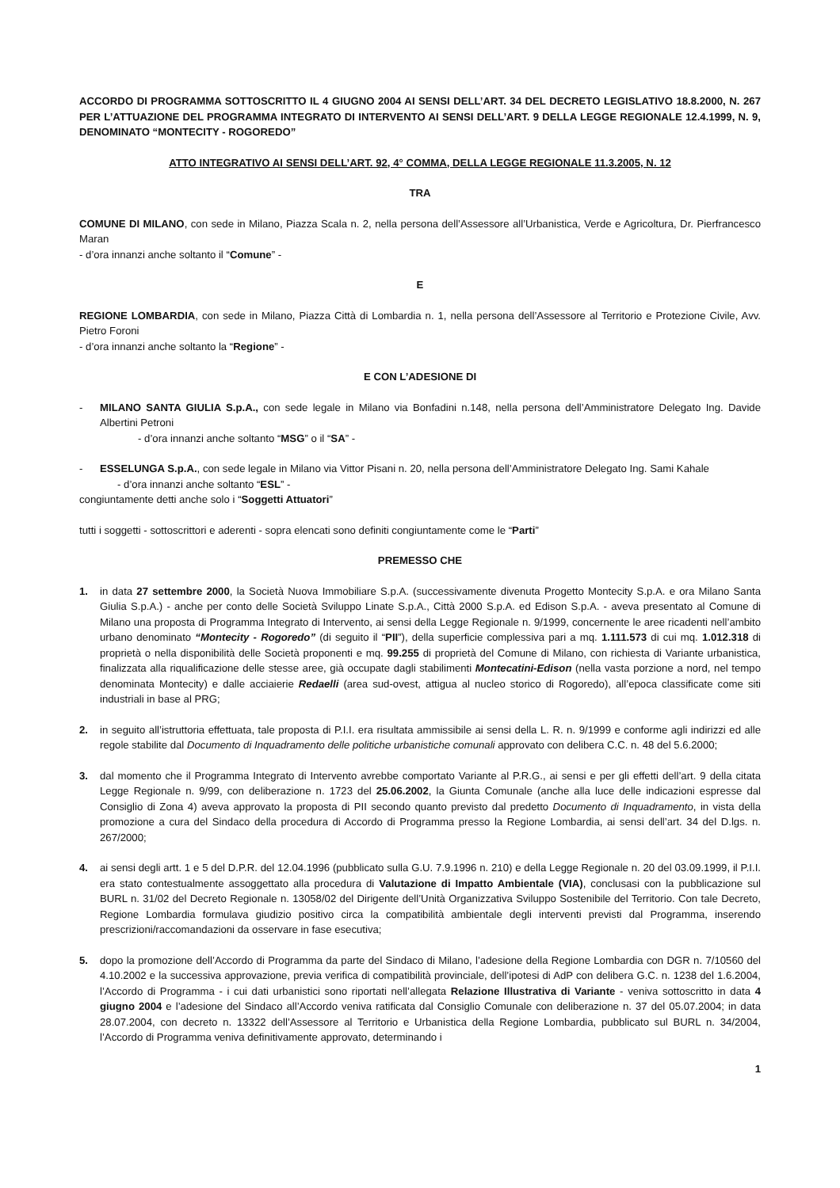ACCORDO DI PROGRAMMA SOTTOSCRITTO IL 4 GIUGNO 2004 AI SENSI DELL’ART. 34 DEL DECRETO LEGISLATIVO 18.8.2000, N. 267 PER L’ATTUAZIONE DEL PROGRAMMA INTEGRATO DI INTERVENTO AI SENSI DELL’ART. 9 DELLA LEGGE REGIONALE 12.4.1999, N. 9, DENOMINATO “MONTECITY - ROGOREDO”
ATTO INTEGRATIVO AI SENSI DELL’ART. 92, 4° COMMA, DELLA LEGGE REGIONALE 11.3.2005, N. 12
TRA
COMUNE DI MILANO, con sede in Milano, Piazza Scala n. 2, nella persona dell’Assessore all’Urbanistica, Verde e Agricoltura, Dr. Pierfrancesco Maran
- d’ora innanzi anche soltanto il “Comune” -
E
REGIONE LOMBARDIA, con sede in Milano, Piazza Città di Lombardia n. 1, nella persona dell’Assessore al Territorio e Protezione Civile, Avv. Pietro Foroni
- d’ora innanzi anche soltanto la “Regione” -
E CON L’ADESIONE DI
- MILANO SANTA GIULIA S.p.A., con sede legale in Milano via Bonfadini n.148, nella persona dell’Amministratore Delegato Ing. Davide Albertini Petroni
- d’ora innanzi anche soltanto “MSG” o il “SA” -
- ESSELUNGA S.p.A., con sede legale in Milano via Vittor Pisani n. 20, nella persona dell’Amministratore Delegato Ing. Sami Kahale
- d’ora innanzi anche soltanto “ESL” -
congiuntamente detti anche solo i “Soggetti Attuatori”
tutti i soggetti - sottoscrittori e aderenti - sopra elencati sono definiti congiuntamente come le “Parti”
PREMESSO CHE
1. in data 27 settembre 2000, la Società Nuova Immobiliare S.p.A. (successivamente divenuta Progetto Montecity S.p.A. e ora Milano Santa Giulia S.p.A.) - anche per conto delle Società Sviluppo Linate S.p.A., Città 2000 S.p.A. ed Edison S.p.A. - aveva presentato al Comune di Milano una proposta di Programma Integrato di Intervento, ai sensi della Legge Regionale n. 9/1999, concernente le aree ricadenti nell’ambito urbano denominato “Montecity - Rogoredo” (di seguito il “PII”), della superficie complessiva pari a mq. 1.111.573 di cui mq. 1.012.318 di proprietà o nella disponibilità delle Società proponenti e mq. 99.255 di proprietà del Comune di Milano, con richiesta di Variante urbanistica, finalizzata alla riqualificazione delle stesse aree, già occupate dagli stabilimenti Montecatini-Edison (nella vasta porzione a nord, nel tempo denominata Montecity) e dalle acciaierie Redaelli (area sud-ovest, attigua al nucleo storico di Rogoredo), all’epoca classificate come siti industriali in base al PRG;
2. in seguito all’istruttoria effettuata, tale proposta di P.I.I. era risultata ammissibile ai sensi della L. R. n. 9/1999 e conforme agli indirizzi ed alle regole stabilite dal Documento di Inquadramento delle politiche urbanistiche comunali approvato con delibera C.C. n. 48 del 5.6.2000;
3. dal momento che il Programma Integrato di Intervento avrebbe comportato Variante al P.R.G., ai sensi e per gli effetti dell’art. 9 della citata Legge Regionale n. 9/99, con deliberazione n. 1723 del 25.06.2002, la Giunta Comunale (anche alla luce delle indicazioni espresse dal Consiglio di Zona 4) aveva approvato la proposta di PII secondo quanto previsto dal predetto Documento di Inquadramento, in vista della promozione a cura del Sindaco della procedura di Accordo di Programma presso la Regione Lombardia, ai sensi dell’art. 34 del D.lgs. n. 267/2000;
4. ai sensi degli artt. 1 e 5 del D.P.R. del 12.04.1996 (pubblicato sulla G.U. 7.9.1996 n. 210) e della Legge Regionale n. 20 del 03.09.1999, il P.I.I. era stato contestualmente assoggettato alla procedura di Valutazione di Impatto Ambientale (VIA), conclusasi con la pubblicazione sul BURL n. 31/02 del Decreto Regionale n. 13058/02 del Dirigente dell’Unità Organizzativa Sviluppo Sostenibile del Territorio. Con tale Decreto, Regione Lombardia formulava giudizio positivo circa la compatibilità ambientale degli interventi previsti dal Programma, inserendo prescrizioni/raccomandazioni da osservare in fase esecutiva;
5. dopo la promozione dell’Accordo di Programma da parte del Sindaco di Milano, l’adesione della Regione Lombardia con DGR n. 7/10560 del 4.10.2002 e la successiva approvazione, previa verifica di compatibilità provinciale, dell’ipotesi di AdP con delibera G.C. n. 1238 del 1.6.2004, l’Accordo di Programma - i cui dati urbanistici sono riportati nell’allegata Relazione Illustrativa di Variante - veniva sottoscritto in data 4 giugno 2004 e l’adesione del Sindaco all’Accordo veniva ratificata dal Consiglio Comunale con deliberazione n. 37 del 05.07.2004; in data 28.07.2004, con decreto n. 13322 dell’Assessore al Territorio e Urbanistica della Regione Lombardia, pubblicato sul BURL n. 34/2004, l’Accordo di Programma veniva definitivamente approvato, determinando i
1